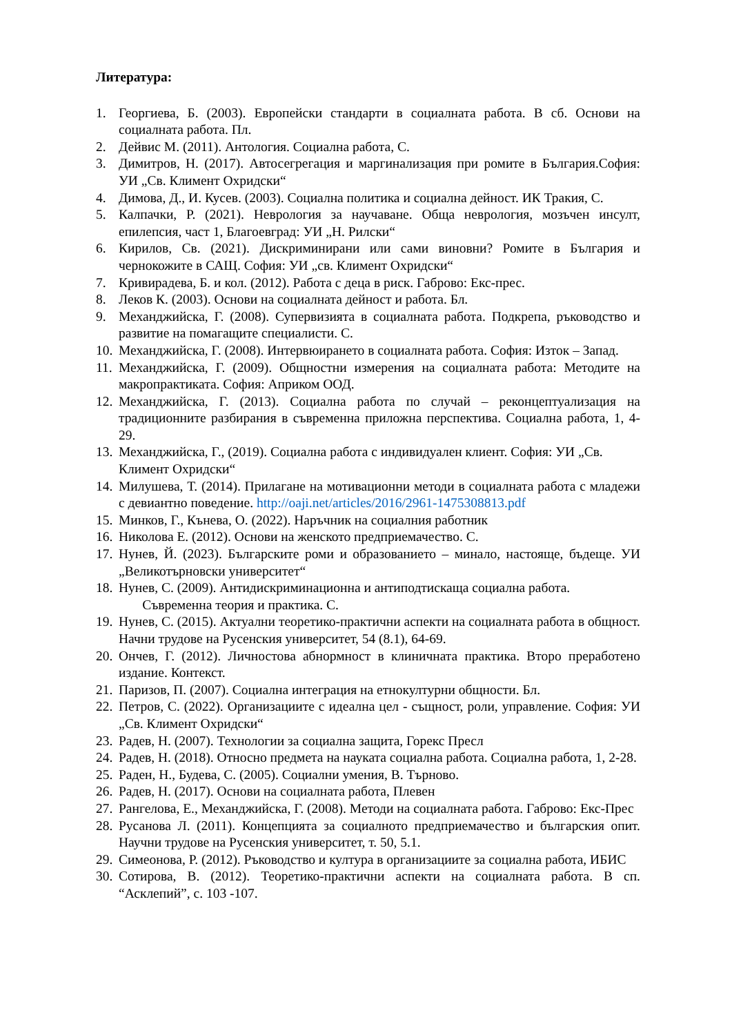Литература:
1. Георгиева, Б. (2003). Европейски стандарти в социалната работа. В сб. Основи на социалната работа. Пл.
2. Дейвис М. (2011). Антология. Социална работа, С.
3. Димитров, Н. (2017). Автосегрегация и маргинализация при ромите в България.София: УИ „Св. Климент Охридски“
4. Димова, Д., И. Кусев. (2003). Социална политика и социална дейност. ИК Тракия, С.
5. Калпачки, Р. (2021). Неврология за научаване. Обща неврология, мозъчен инсулт, епилепсия, част 1, Благоевград: УИ „Н. Рилски“
6. Кирилов, Св. (2021). Дискриминирани или сами виновни? Ромите в България и чернокожите в САЩ. София: УИ „св. Климент Охридски“
7. Кривирадева, Б. и кол. (2012). Работа с деца в риск. Габрово: Екс-прес.
8. Леков К. (2003). Основи на социалната дейност и работа. Бл.
9. Механджийска, Г. (2008). Супервизията в социалната работа. Подкрепа, ръководство и развитие на помагащите специалисти. С.
10. Механджийска, Г. (2008). Интервюирането в социалната работа. София: Изток – Запад.
11. Механджийска, Г. (2009). Общностни измерения на социалната работа: Методите на макропрактиката. София: Априком ООД.
12. Механджийска, Г. (2013). Социална работа по случай – реконцептуализация на традиционните разбирания в съвременна приложна перспектива. Социална работа, 1, 4-29.
13. Механджийска, Г., (2019). Социална работа с индивидуален клиент. София: УИ „Св. Климент Охридски“
14. Милушева, Т. (2014). Прилагане на мотивационни методи в социалната работа с младежи с девиантно поведение. http://oaji.net/articles/2016/2961-1475308813.pdf
15. Минков, Г., Кънева, О. (2022). Наръчник на социалния работник
16. Николова Е. (2012). Основи на женското предприемачество. С.
17. Нунев, Й. (2023). Българските роми и образованието – минало, настояще, бъдеще. УИ „Великотърновски университет“
18. Нунев, С. (2009). Антидискриминационна и антиподтискаща социална работа.
Съвременна теория и практика. С.
19. Нунев, С. (2015). Актуални теоретико-практични аспекти на социалната работа в общност. Начни трудове на Русенския университет, 54 (8.1), 64-69.
20. Ончев, Г. (2012). Личностова абнормност в клиничната практика. Второ преработено издание. Контекст.
21. Паризов, П. (2007). Социална интеграция на етнокултурни общности. Бл.
22. Петров, С. (2022). Организациите с идеална цел - същност, роли, управление. София: УИ „Св. Климент Охридски“
23. Радев, Н. (2007). Технологии за социална защита, Горекс Пресл
24. Радев, Н. (2018). Относно предмета на науката социална работа. Социална работа, 1, 2-28.
25. Раден, Н., Будева, С. (2005). Социални умения, В. Търново.
26. Радев, Н. (2017). Основи на социалната работа, Плевен
27. Рангелова, Е., Механджийска, Г. (2008). Методи на социалната работа. Габрово: Екс-Прес
28. Русанова Л. (2011). Концепцията за социалното предприемачество и българския опит. Научни трудове на Русенския университет, т. 50, 5.1.
29. Симеонова, Р. (2012). Ръководство и култура в организациите за социална работа, ИБИС
30. Сотирова, В. (2012). Теоретико-практични аспекти на социалната работа. В сп. “Асклепий”, с. 103 -107.